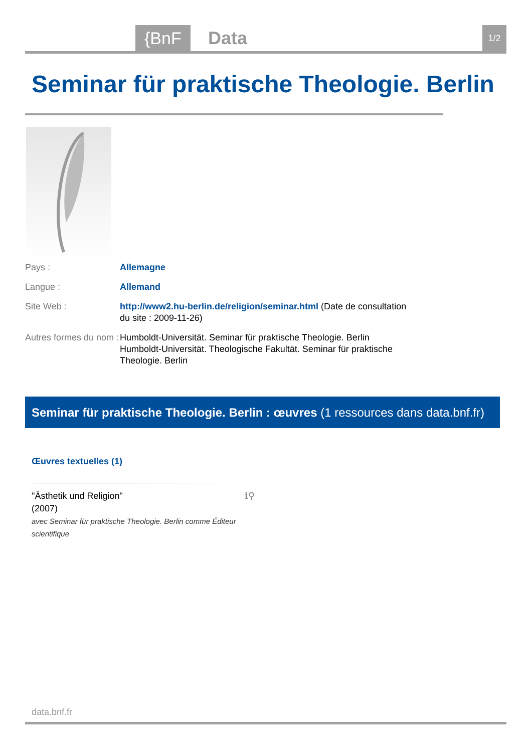{BnF Data 1/2
Seminar für praktische Theologie. Berlin
Pays : Allemagne
Langue : Allemand
Site Web : http://www2.hu-berlin.de/religion/seminar.html (Date de consultation du site : 2009-11-26)
Autres formes du nom :
Humboldt-Universität. Seminar für praktische Theologie. Berlin
Humboldt-Universität. Theologische Fakultät. Seminar für praktische Theologie. Berlin
Seminar für praktische Theologie. Berlin : œuvres (1 ressources dans data.bnf.fr)
Œuvres textuelles (1)
"Ästhetik und Religion"
(2007)
avec Seminar für praktische Theologie. Berlin comme Éditeur scientifique
ℹ⚲
data.bnf.fr